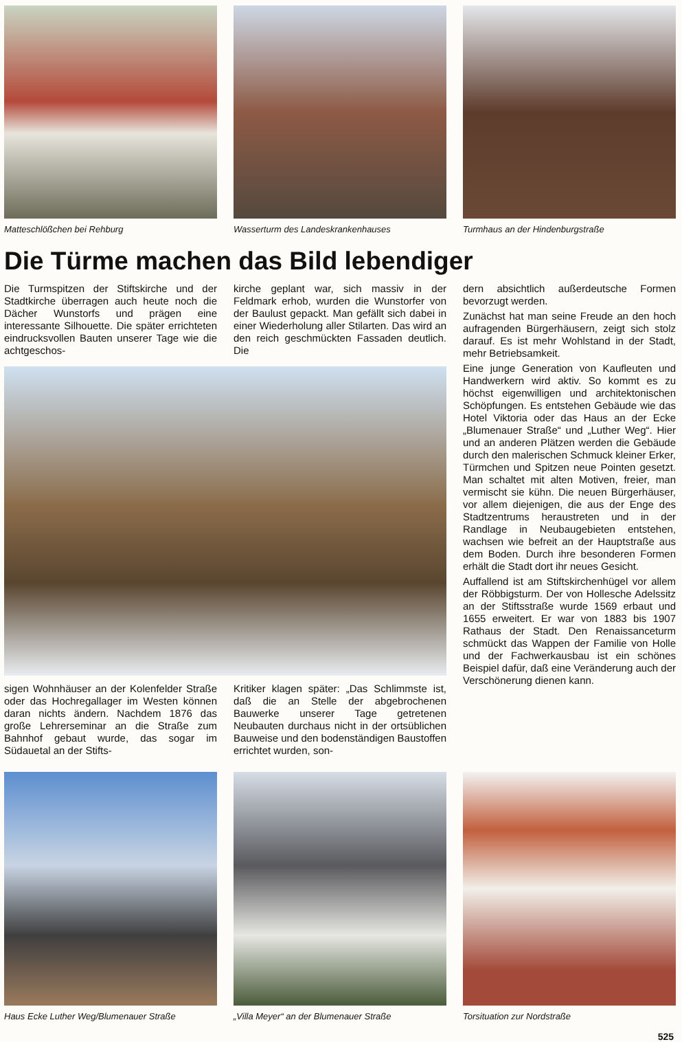Matteschlößchen bei Rehburg Wasserturm des Landeskrankenhauses
Turmhaus an der Hindenburgstraße
Die Türme machen das Bild lebendiger
Die Turmspitzen der Stiftskirche und der Stadtkirche überragen auch heute noch die Dächer Wunstorfs und prägen eine interessante Silhouette. Die später errichteten eindrucksvollen Bauten unserer Tage wie die achtgeschos-
kirche geplant war, sich massiv in der Feldmark erhob, wurden die Wunstorfer von der Baulust gepackt. Man gefällt sich dabei in einer Wiederholung aller Stilarten. Das wird an den reich geschmückten Fassaden deutlich. Die
sigen Wohnhäuser an der Kolenfelder Straße oder das Hochregallager im Westen können daran nichts ändern. Nachdem 1876 das große Lehrerseminar an die Straße zum Bahnhof gebaut wurde, das sogar im Südauetal an der Stifts-
Kritiker klagen später: „Das Schlimmste ist, daß die an Stelle der abgebrochenen Bauwerke unserer Tage getretenen Neubauten durchaus nicht in der ortsüblichen Bauweise und den bodenständigen Baustoffen errichtet wurden, son-
dern absichtlich außerdeutsche Formen bevorzugt werden.
Zunächst hat man seine Freude an den hoch aufragenden Bürgerhäusern, zeigt sich stolz darauf. Es ist mehr Wohlstand in der Stadt, mehr Betriebsamkeit.
Eine junge Generation von Kaufleuten und Handwerkern wird aktiv. So kommt es zu höchst eigenwilligen und architektonischen Schöpfungen. Es entstehen Gebäude wie das Hotel Viktoria oder das Haus an der Ecke „Blumenauer Straße“ und „Luther Weg“. Hier und an anderen Plätzen werden die Gebäude durch den malerischen Schmuck kleiner Erker, Türmchen und Spitzen neue Pointen gesetzt. Man schaltet mit alten Motiven, freier, man vermischt sie kühn. Die neuen Bürgerhäuser, vor allem diejenigen, die aus der Enge des Stadtzentrums heraustreten und in der Randlage in Neubaugebieten entstehen, wachsen wie befreit an der Hauptstraße aus dem Boden. Durch ihre besonderen Formen erhält die Stadt dort ihr neues Gesicht.
Auffallend ist am Stiftskirchenhügel vor allem der Röbbigsturm. Der von Hollesche Adelssitz an der Stiftsstraße wurde 1569 erbaut und 1655 erweitert. Er war von 1883 bis 1907 Rathaus der Stadt. Den Renaissanceturm schmückt das Wappen der Familie von Holle und der Fachwerkausbau ist ein schönes Beispiel dafür, daß eine Veränderung auch der Verschönerung dienen kann.
Haus Ecke Luther Weg/Blumenauer Straße
„Villa Meyer“ an der Blumenauer Straße
Torsituation zur Nordstraße
525